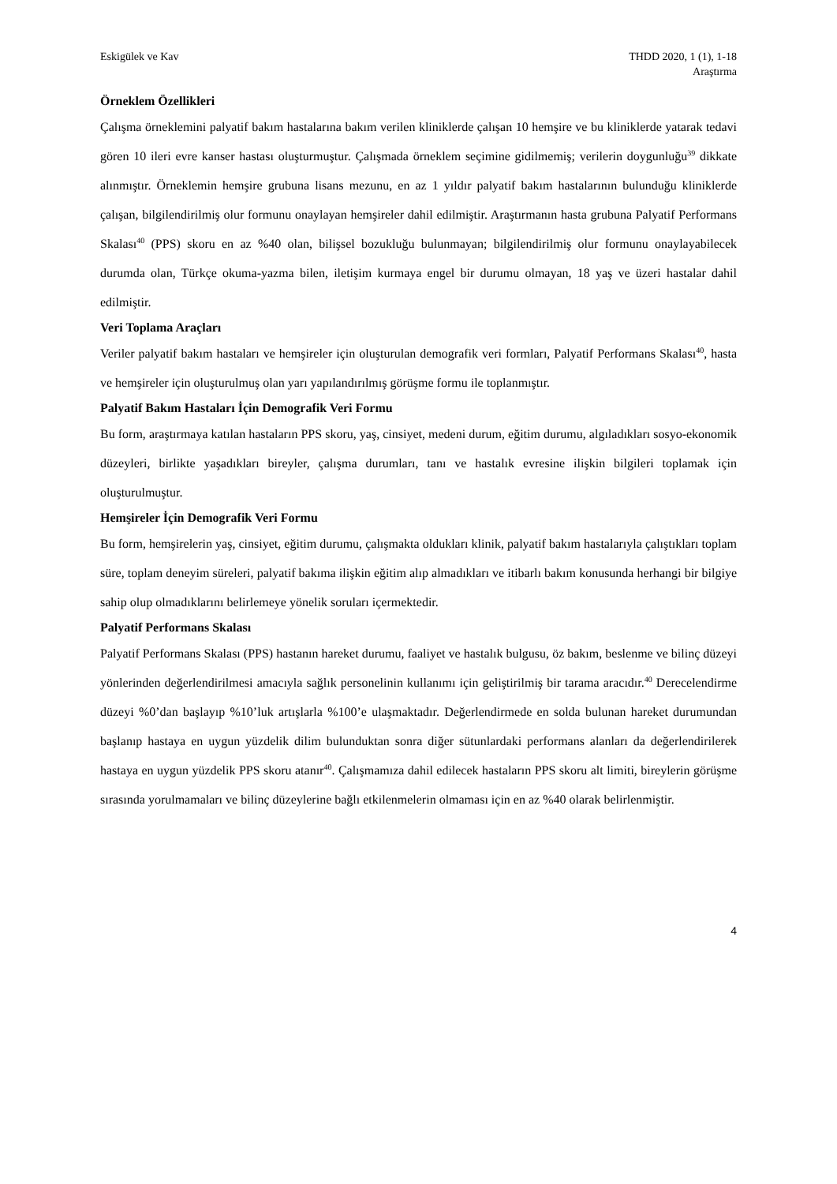Eskigülek ve Kav THDD 2020, 1 (1), 1-18
Araştırma
Örneklem Özellikleri
Çalışma örneklemini palyatif bakım hastalarına bakım verilen kliniklerde çalışan 10 hemşire ve bu kliniklerde yatarak tedavi gören 10 ileri evre kanser hastası oluşturmuştur. Çalışmada örneklem seçimine gidilmemiş; verilerin doygunluğu<sup>39</sup> dikkate alınmıştır. Örneklemin hemşire grubuna lisans mezunu, en az 1 yıldır palyatif bakım hastalarının bulunduğu kliniklerde çalışan, bilgilendirilmiş olur formunu onaylayan hemşireler dahil edilmiştir. Araştırmanın hasta grubuna Palyatif Performans Skalası<sup>40</sup> (PPS) skoru en az %40 olan, bilişsel bozukluğu bulunmayan; bilgilendirilmiş olur formunu onaylayabilecek durumda olan, Türkçe okuma-yazma bilen, iletişim kurmaya engel bir durumu olmayan, 18 yaş ve üzeri hastalar dahil edilmiştir.
Veri Toplama Araçları
Veriler palyatif bakım hastaları ve hemşireler için oluşturulan demografik veri formları, Palyatif Performans Skalası<sup>40</sup>, hasta ve hemşireler için oluşturulmuş olan yarı yapılandırılmış görüşme formu ile toplanmıştır.
Palyatif Bakım Hastaları İçin Demografik Veri Formu
Bu form, araştırmaya katılan hastaların PPS skoru, yaş, cinsiyet, medeni durum, eğitim durumu, algıladıkları sosyo-ekonomik düzeyleri, birlikte yaşadıkları bireyler, çalışma durumları, tanı ve hastalık evresine ilişkin bilgileri toplamak için oluşturulmuştur.
Hemşireler İçin Demografik Veri Formu
Bu form, hemşirelerin yaş, cinsiyet, eğitim durumu, çalışmakta oldukları klinik, palyatif bakım hastalarıyla çalıştıkları toplam süre, toplam deneyim süreleri, palyatif bakıma ilişkin eğitim alıp almadıkları ve itibarlı bakım konusunda herhangi bir bilgiye sahip olup olmadıklarını belirlemeye yönelik soruları içermektedir.
Palyatif Performans Skalası
Palyatif Performans Skalası (PPS) hastanın hareket durumu, faaliyet ve hastalık bulgusu, öz bakım, beslenme ve bilinç düzeyi yönlerinden değerlendirilmesi amacıyla sağlık personelinin kullanımı için geliştirilmiş bir tarama aracıdır.<sup>40</sup> Derecelendirme düzeyi %0’dan başlayıp %10’luk artışlarla %100’e ulaşmaktadır. Değerlendirmede en solda bulunan hareket durumundan başlanıp hastaya en uygun yüzdelik dilim bulunduktan sonra diğer sütunlardaki performans alanları da değerlendirilerek hastaya en uygun yüzdelik PPS skoru atanır<sup>40</sup>. Çalışmamıza dahil edilecek hastaların PPS skoru alt limiti, bireylerin görüşme sırasında yorulmamaları ve bilinç düzeylerine bağlı etkilenmelerin olmaması için en az %40 olarak belirlenmiştir.
4